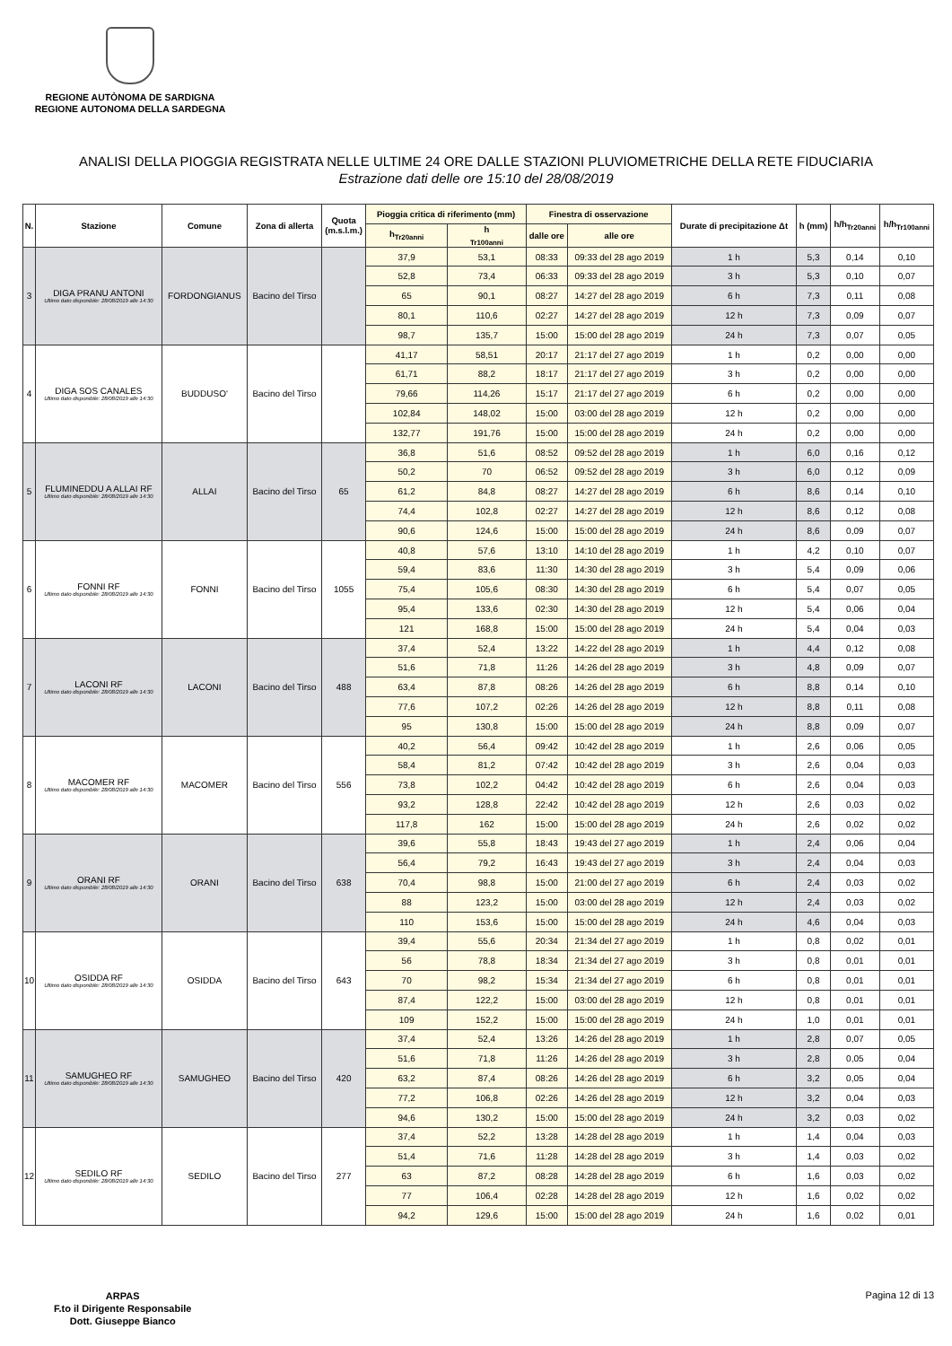REGIONE AUTÒNOMA DE SARDIGNA
REGIONE AUTONOMA DELLA SARDEGNA
ANALISI DELLA PIOGGIA REGISTRATA NELLE ULTIME 24 ORE DALLE STAZIONI PLUVIOMETRICHE DELLA RETE FIDUCIARIA
Estrazione dati delle ore 15:10 del 28/08/2019
| N. | Stazione | Comune | Zona di allerta | Quota (m.s.l.m.) | Pioggia critica di riferimento (mm) | | Finestra di osservazione | | Durate di precipitazione Δt | h (mm) | h/h<sub>Tr20anni</sub> | h/h<sub>Tr100anni</sub> |
| --- | --- | --- | --- | --- | --- | --- | --- | --- | --- | --- | --- | --- |
| | | | | | h<sub>Tr20anni</sub> | h <sub>Tr100anni</sub> | dalle ore | alle ore | | | | |
| 3 | DIGA PRANU ANTONI Ultimo dato disponibile: 28/08/2019 alle 14:30 | FORDONGIANUS | Bacino del Tirso | | 37,9 | 53,1 | 08:33 | 09:33 del 28 ago 2019 | 1 h | 5,3 | 0,14 | 0,10 |
| | | | | | 52,8 | 73,4 | 06:33 | 09:33 del 28 ago 2019 | 3 h | 5,3 | 0,10 | 0,07 |
| | | | | | 65 | 90,1 | 08:27 | 14:27 del 28 ago 2019 | 6 h | 7,3 | 0,11 | 0,08 |
| | | | | | 80,1 | 110,6 | 02:27 | 14:27 del 28 ago 2019 | 12 h | 7,3 | 0,09 | 0,07 |
| | | | | | 98,7 | 135,7 | 15:00 | 15:00 del 28 ago 2019 | 24 h | 7,3 | 0,07 | 0,05 |
| 4 | DIGA SOS CANALES Ultimo dato disponibile: 28/08/2019 alle 14:30 | BUDDUSO' | Bacino del Tirso | | 41,17 | 58,51 | 20:17 | 21:17 del 27 ago 2019 | 1 h | 0,2 | 0,00 | 0,00 |
| | | | | | 61,71 | 88,2 | 18:17 | 21:17 del 27 ago 2019 | 3 h | 0,2 | 0,00 | 0,00 |
| | | | | | 79,66 | 114,26 | 15:17 | 21:17 del 27 ago 2019 | 6 h | 0,2 | 0,00 | 0,00 |
| | | | | | 102,84 | 148,02 | 15:00 | 03:00 del 28 ago 2019 | 12 h | 0,2 | 0,00 | 0,00 |
| | | | | | 132,77 | 191,76 | 15:00 | 15:00 del 28 ago 2019 | 24 h | 0,2 | 0,00 | 0,00 |
| 5 | FLUMINEDDU A ALLAI RF Ultimo dato disponibile: 28/08/2019 alle 14:30 | ALLAI | Bacino del Tirso | 65 | 36,8 | 51,6 | 08:52 | 09:52 del 28 ago 2019 | 1 h | 6,0 | 0,16 | 0,12 |
| | | | | | 50,2 | 70 | 06:52 | 09:52 del 28 ago 2019 | 3 h | 6,0 | 0,12 | 0,09 |
| | | | | | 61,2 | 84,8 | 08:27 | 14:27 del 28 ago 2019 | 6 h | 8,6 | 0,14 | 0,10 |
| | | | | | 74,4 | 102,8 | 02:27 | 14:27 del 28 ago 2019 | 12 h | 8,6 | 0,12 | 0,08 |
| | | | | | 90,6 | 124,6 | 15:00 | 15:00 del 28 ago 2019 | 24 h | 8,6 | 0,09 | 0,07 |
| 6 | FONNI RF Ultimo dato disponibile: 28/08/2019 alle 14:30 | FONNI | Bacino del Tirso | 1055 | 40,8 | 57,6 | 13:10 | 14:10 del 28 ago 2019 | 1 h | 4,2 | 0,10 | 0,07 |
| | | | | | 59,4 | 83,6 | 11:30 | 14:30 del 28 ago 2019 | 3 h | 5,4 | 0,09 | 0,06 |
| | | | | | 75,4 | 105,6 | 08:30 | 14:30 del 28 ago 2019 | 6 h | 5,4 | 0,07 | 0,05 |
| | | | | | 95,4 | 133,6 | 02:30 | 14:30 del 28 ago 2019 | 12 h | 5,4 | 0,06 | 0,04 |
| | | | | | 121 | 168,8 | 15:00 | 15:00 del 28 ago 2019 | 24 h | 5,4 | 0,04 | 0,03 |
| 7 | LACONI RF Ultimo dato disponibile: 28/08/2019 alle 14:30 | LACONI | Bacino del Tirso | 488 | 37,4 | 52,4 | 13:22 | 14:22 del 28 ago 2019 | 1 h | 4,4 | 0,12 | 0,08 |
| | | | | | 51,6 | 71,8 | 11:26 | 14:26 del 28 ago 2019 | 3 h | 4,8 | 0,09 | 0,07 |
| | | | | | 63,4 | 87,8 | 08:26 | 14:26 del 28 ago 2019 | 6 h | 8,8 | 0,14 | 0,10 |
| | | | | | 77,6 | 107,2 | 02:26 | 14:26 del 28 ago 2019 | 12 h | 8,8 | 0,11 | 0,08 |
| | | | | | 95 | 130,8 | 15:00 | 15:00 del 28 ago 2019 | 24 h | 8,8 | 0,09 | 0,07 |
| 8 | MACOMER RF Ultimo dato disponibile: 28/08/2019 alle 14:30 | MACOMER | Bacino del Tirso | 556 | 40,2 | 56,4 | 09:42 | 10:42 del 28 ago 2019 | 1 h | 2,6 | 0,06 | 0,05 |
| | | | | | 58,4 | 81,2 | 07:42 | 10:42 del 28 ago 2019 | 3 h | 2,6 | 0,04 | 0,03 |
| | | | | | 73,8 | 102,2 | 04:42 | 10:42 del 28 ago 2019 | 6 h | 2,6 | 0,04 | 0,03 |
| | | | | | 93,2 | 128,8 | 22:42 | 10:42 del 28 ago 2019 | 12 h | 2,6 | 0,03 | 0,02 |
| | | | | | 117,8 | 162 | 15:00 | 15:00 del 28 ago 2019 | 24 h | 2,6 | 0,02 | 0,02 |
| 9 | ORANI RF Ultimo dato disponibile: 28/08/2019 alle 14:30 | ORANI | Bacino del Tirso | 638 | 39,6 | 55,8 | 18:43 | 19:43 del 27 ago 2019 | 1 h | 2,4 | 0,06 | 0,04 |
| | | | | | 56,4 | 79,2 | 16:43 | 19:43 del 27 ago 2019 | 3 h | 2,4 | 0,04 | 0,03 |
| | | | | | 70,4 | 98,8 | 15:00 | 21:00 del 27 ago 2019 | 6 h | 2,4 | 0,03 | 0,02 |
| | | | | | 88 | 123,2 | 15:00 | 03:00 del 28 ago 2019 | 12 h | 2,4 | 0,03 | 0,02 |
| | | | | | 110 | 153,6 | 15:00 | 15:00 del 28 ago 2019 | 24 h | 4,6 | 0,04 | 0,03 |
| 10 | OSIDDA RF Ultimo dato disponibile: 28/08/2019 alle 14:30 | OSIDDA | Bacino del Tirso | 643 | 39,4 | 55,6 | 20:34 | 21:34 del 27 ago 2019 | 1 h | 0,8 | 0,02 | 0,01 |
| | | | | | 56 | 78,8 | 18:34 | 21:34 del 27 ago 2019 | 3 h | 0,8 | 0,01 | 0,01 |
| | | | | | 70 | 98,2 | 15:34 | 21:34 del 27 ago 2019 | 6 h | 0,8 | 0,01 | 0,01 |
| | | | | | 87,4 | 122,2 | 15:00 | 03:00 del 28 ago 2019 | 12 h | 0,8 | 0,01 | 0,01 |
| | | | | | 109 | 152,2 | 15:00 | 15:00 del 28 ago 2019 | 24 h | 1,0 | 0,01 | 0,01 |
| 11 | SAMUGHEO RF Ultimo dato disponibile: 28/08/2019 alle 14:30 | SAMUGHEO | Bacino del Tirso | 420 | 37,4 | 52,4 | 13:26 | 14:26 del 28 ago 2019 | 1 h | 2,8 | 0,07 | 0,05 |
| | | | | | 51,6 | 71,8 | 11:26 | 14:26 del 28 ago 2019 | 3 h | 2,8 | 0,05 | 0,04 |
| | | | | | 63,2 | 87,4 | 08:26 | 14:26 del 28 ago 2019 | 6 h | 3,2 | 0,05 | 0,04 |
| | | | | | 77,2 | 106,8 | 02:26 | 14:26 del 28 ago 2019 | 12 h | 3,2 | 0,04 | 0,03 |
| | | | | | 94,6 | 130,2 | 15:00 | 15:00 del 28 ago 2019 | 24 h | 3,2 | 0,03 | 0,02 |
| 12 | SEDILO RF Ultimo dato disponibile: 28/08/2019 alle 14:30 | SEDILO | Bacino del Tirso | 277 | 37,4 | 52,2 | 13:28 | 14:28 del 28 ago 2019 | 1 h | 1,4 | 0,04 | 0,03 |
| | | | | | 51,4 | 71,6 | 11:28 | 14:28 del 28 ago 2019 | 3 h | 1,4 | 0,03 | 0,02 |
| | | | | | 63 | 87,2 | 08:28 | 14:28 del 28 ago 2019 | 6 h | 1,6 | 0,03 | 0,02 |
| | | | | | 77 | 106,4 | 02:28 | 14:28 del 28 ago 2019 | 12 h | 1,6 | 0,02 | 0,02 |
| | | | | | 94,2 | 129,6 | 15:00 | 15:00 del 28 ago 2019 | 24 h | 1,6 | 0,02 | 0,01 |
ARPAS
F.to il Dirigente Responsabile
Dott. Giuseppe Bianco
Pagina 12 di 13